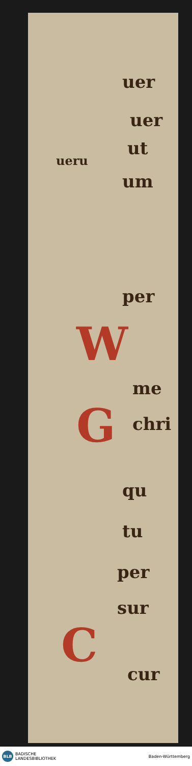uer
uer
ut
ueru
um
per
W
me
G chri
qu
tu
per
sur
C
cur
BLB
BADISCHE
LANDESBIBLIOTHEK
Baden-Württemberg